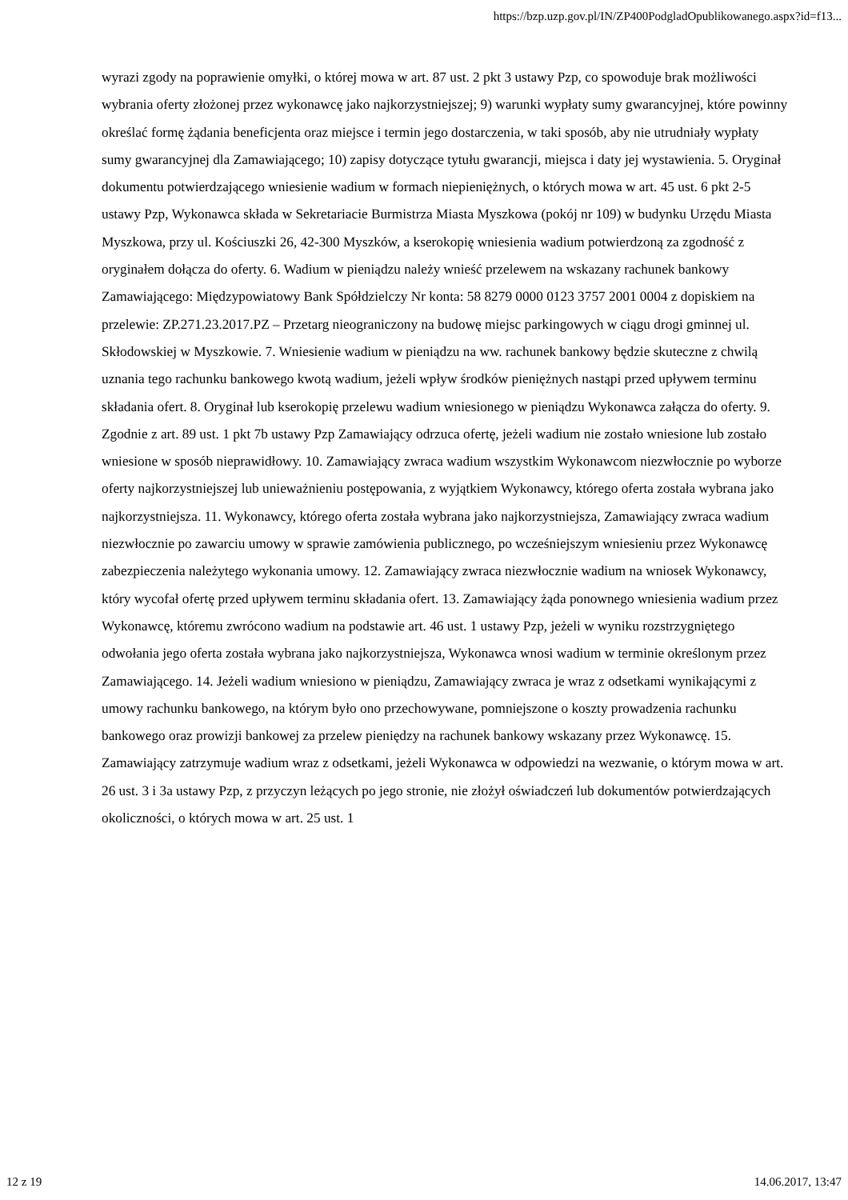https://bzp.uzp.gov.pl/IN/ZP400PodgladOpublikowanego.aspx?id=f13...
wyrazi zgody na poprawienie omyłki, o której mowa w art. 87 ust. 2 pkt 3 ustawy Pzp, co spowoduje brak możliwości wybrania oferty złożonej przez wykonawcę jako najkorzystniejszej; 9) warunki wypłaty sumy gwarancyjnej, które powinny określać formę żądania beneficjenta oraz miejsce i termin jego dostarczenia, w taki sposób, aby nie utrudniały wypłaty sumy gwarancyjnej dla Zamawiającego; 10) zapisy dotyczące tytułu gwarancji, miejsca i daty jej wystawienia. 5. Oryginał dokumentu potwierdzającego wniesienie wadium w formach niepieniężnych, o których mowa w art. 45 ust. 6 pkt 2-5 ustawy Pzp, Wykonawca składa w Sekretariacie Burmistrza Miasta Myszkowa (pokój nr 109) w budynku Urzędu Miasta Myszkowa, przy ul. Kościuszki 26, 42-300 Myszków, a kserokopię wniesienia wadium potwierdzoną za zgodność z oryginałem dołącza do oferty. 6. Wadium w pieniądzu należy wnieść przelewem na wskazany rachunek bankowy Zamawiającego: Międzypowiatowy Bank Spółdzielczy Nr konta: 58 8279 0000 0123 3757 2001 0004 z dopiskiem na przelewie: ZP.271.23.2017.PZ – Przetarg nieograniczony na budowę miejsc parkingowych w ciągu drogi gminnej ul. Skłodowskiej w Myszkowie. 7. Wniesienie wadium w pieniądzu na ww. rachunek bankowy będzie skuteczne z chwilą uznania tego rachunku bankowego kwotą wadium, jeżeli wpływ środków pieniężnych nastąpi przed upływem terminu składania ofert. 8. Oryginał lub kserokopię przelewu wadium wniesionego w pieniądzu Wykonawca załącza do oferty. 9. Zgodnie z art. 89 ust. 1 pkt 7b ustawy Pzp Zamawiający odrzuca ofertę, jeżeli wadium nie zostało wniesione lub zostało wniesione w sposób nieprawidłowy. 10. Zamawiający zwraca wadium wszystkim Wykonawcom niezwłocznie po wyborze oferty najkorzystniejszej lub unieważnieniu postępowania, z wyjątkiem Wykonawcy, którego oferta została wybrana jako najkorzystniejsza. 11. Wykonawcy, którego oferta została wybrana jako najkorzystniejsza, Zamawiający zwraca wadium niezwłocznie po zawarciu umowy w sprawie zamówienia publicznego, po wcześniejszym wniesieniu przez Wykonawcę zabezpieczenia należytego wykonania umowy. 12. Zamawiający zwraca niezwłocznie wadium na wniosek Wykonawcy, który wycofał ofertę przed upływem terminu składania ofert. 13. Zamawiający żąda ponownego wniesienia wadium przez Wykonawcę, któremu zwrócono wadium na podstawie art. 46 ust. 1 ustawy Pzp, jeżeli w wyniku rozstrzygniętego odwołania jego oferta została wybrana jako najkorzystniejsza, Wykonawca wnosi wadium w terminie określonym przez Zamawiającego. 14. Jeżeli wadium wniesiono w pieniądzu, Zamawiający zwraca je wraz z odsetkami wynikającymi z umowy rachunku bankowego, na którym było ono przechowywane, pomniejszone o koszty prowadzenia rachunku bankowego oraz prowizji bankowej za przelew pieniędzy na rachunek bankowy wskazany przez Wykonawcę. 15. Zamawiający zatrzymuje wadium wraz z odsetkami, jeżeli Wykonawca w odpowiedzi na wezwanie, o którym mowa w art. 26 ust. 3 i 3a ustawy Pzp, z przyczyn leżących po jego stronie, nie złożył oświadczeń lub dokumentów potwierdzających okoliczności, o których mowa w art. 25 ust. 1
12 z 19 14.06.2017, 13:47